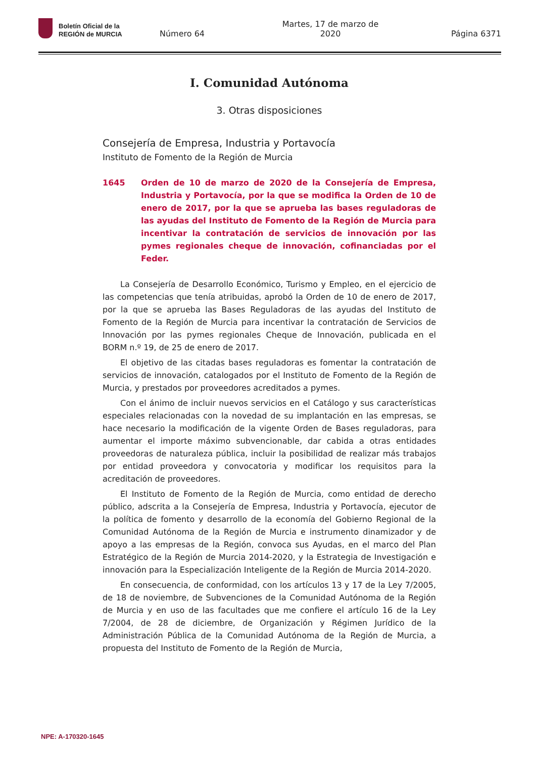Boletín Oficial de la
REGIÓN de MURCIA
Número 64 Martes, 17 de marzo de 2020 Página 6371
I. Comunidad Autónoma
3. Otras disposiciones
Consejería de Empresa, Industria y Portavocía
Instituto de Fomento de la Región de Murcia
1645 Orden de 10 de marzo de 2020 de la Consejería de Empresa, Industria y Portavocía, por la que se modifica la Orden de 10 de enero de 2017, por la que se aprueba las bases reguladoras de las ayudas del Instituto de Fomento de la Región de Murcia para incentivar la contratación de servicios de innovación por las pymes regionales cheque de innovación, cofinanciadas por el Feder.
La Consejería de Desarrollo Económico, Turismo y Empleo, en el ejercicio de las competencias que tenía atribuidas, aprobó la Orden de 10 de enero de 2017, por la que se aprueba las Bases Reguladoras de las ayudas del Instituto de Fomento de la Región de Murcia para incentivar la contratación de Servicios de Innovación por las pymes regionales Cheque de Innovación, publicada en el BORM n.º 19, de 25 de enero de 2017.
El objetivo de las citadas bases reguladoras es fomentar la contratación de servicios de innovación, catalogados por el Instituto de Fomento de la Región de Murcia, y prestados por proveedores acreditados a pymes.
Con el ánimo de incluir nuevos servicios en el Catálogo y sus características especiales relacionadas con la novedad de su implantación en las empresas, se hace necesario la modificación de la vigente Orden de Bases reguladoras, para aumentar el importe máximo subvencionable, dar cabida a otras entidades proveedoras de naturaleza pública, incluir la posibilidad de realizar más trabajos por entidad proveedora y convocatoria y modificar los requisitos para la acreditación de proveedores.
El Instituto de Fomento de la Región de Murcia, como entidad de derecho público, adscrita a la Consejería de Empresa, Industria y Portavocía, ejecutor de la política de fomento y desarrollo de la economía del Gobierno Regional de la Comunidad Autónoma de la Región de Murcia e instrumento dinamizador y de apoyo a las empresas de la Región, convoca sus Ayudas, en el marco del Plan Estratégico de la Región de Murcia 2014-2020, y la Estrategia de Investigación e innovación para la Especialización Inteligente de la Región de Murcia 2014-2020.
En consecuencia, de conformidad, con los artículos 13 y 17 de la Ley 7/2005, de 18 de noviembre, de Subvenciones de la Comunidad Autónoma de la Región de Murcia y en uso de las facultades que me confiere el artículo 16 de la Ley 7/2004, de 28 de diciembre, de Organización y Régimen Jurídico de la Administración Pública de la Comunidad Autónoma de la Región de Murcia, a propuesta del Instituto de Fomento de la Región de Murcia,
NPE: A-170320-1645